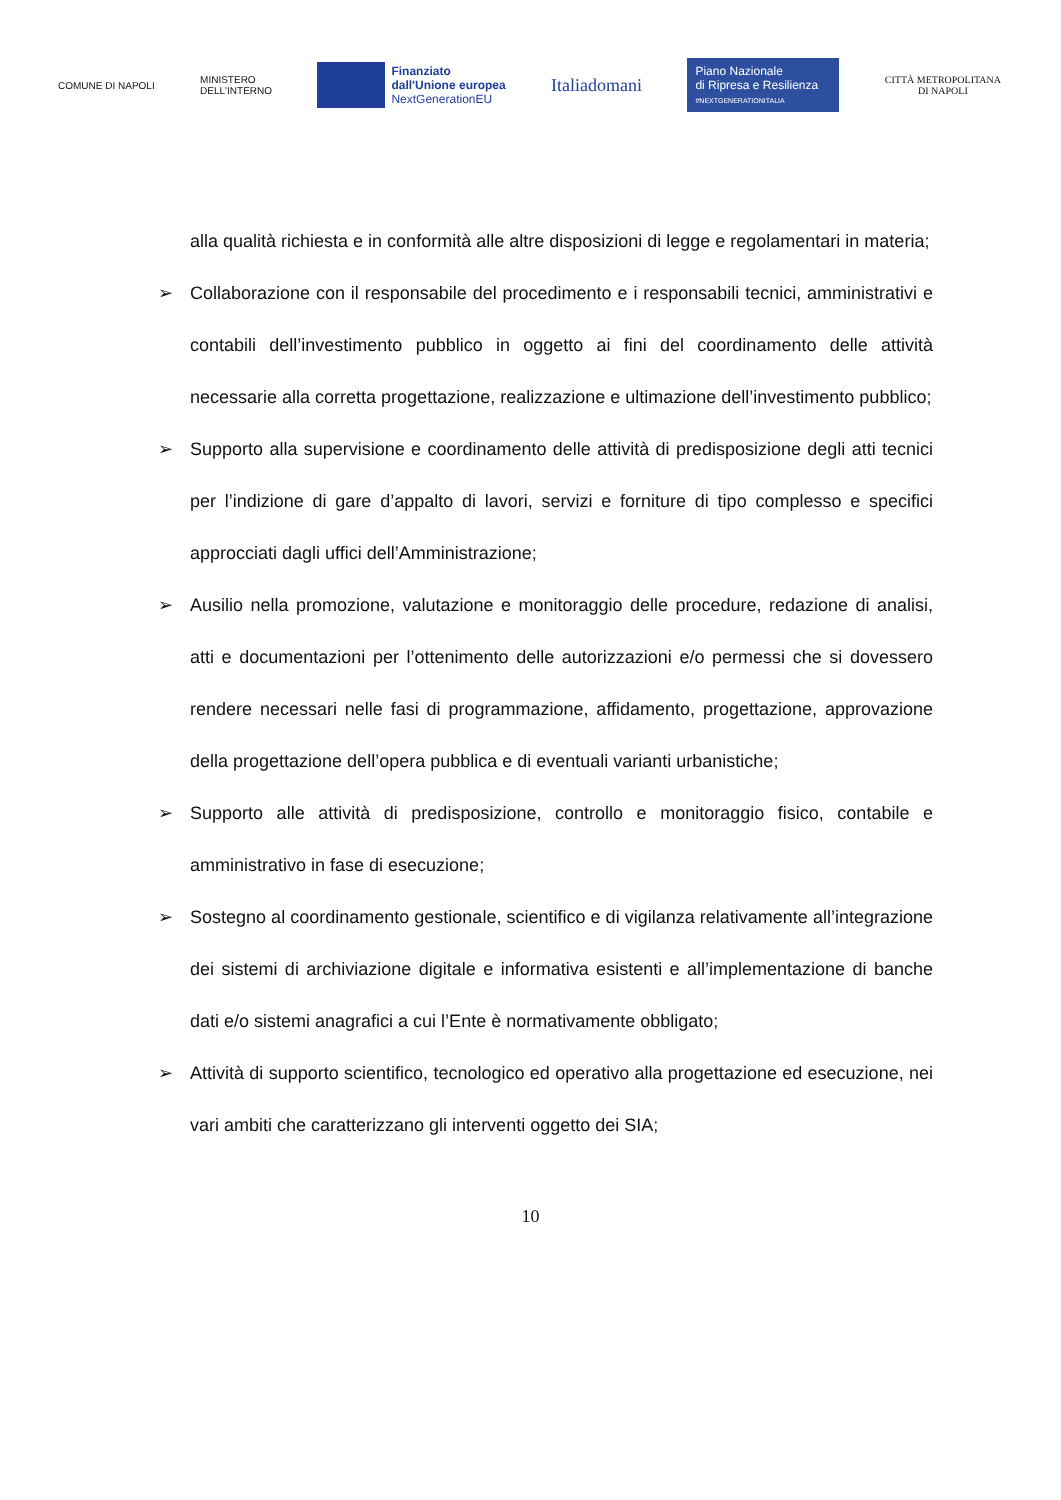COMUNE DI NAPOLI
MINISTERO
DELL'INTERNO
Finanziato
dall'Unione europea
NextGenerationEU
Italiadomani
Piano Nazionale
di Ripresa e Resilienza
#NEXTGENERATIONITALIA
CITTÀ METROPOLITANA
DI NAPOLI
alla qualità richiesta e in conformità alle altre disposizioni di legge e regolamentari in materia;
➢ Collaborazione con il responsabile del procedimento e i responsabili tecnici, amministrativi e contabili dell’investimento pubblico in oggetto ai fini del coordinamento delle attività necessarie alla corretta progettazione, realizzazione e ultimazione dell’investimento pubblico;
➢ Supporto alla supervisione e coordinamento delle attività di predisposizione degli atti tecnici per l’indizione di gare d’appalto di lavori, servizi e forniture di tipo complesso e specifici approcciati dagli uffici dell’Amministrazione;
➢ Ausilio nella promozione, valutazione e monitoraggio delle procedure, redazione di analisi, atti e documentazioni per l’ottenimento delle autorizzazioni e/o permessi che si dovessero rendere necessari nelle fasi di programmazione, affidamento, progettazione, approvazione della progettazione dell’opera pubblica e di eventuali varianti urbanistiche;
➢ Supporto alle attività di predisposizione, controllo e monitoraggio fisico, contabile e amministrativo in fase di esecuzione;
➢ Sostegno al coordinamento gestionale, scientifico e di vigilanza relativamente all’integrazione dei sistemi di archiviazione digitale e informativa esistenti e all’implementazione di banche dati e/o sistemi anagrafici a cui l’Ente è normativamente obbligato;
➢ Attività di supporto scientifico, tecnologico ed operativo alla progettazione ed esecuzione, nei vari ambiti che caratterizzano gli interventi oggetto dei SIA;
10